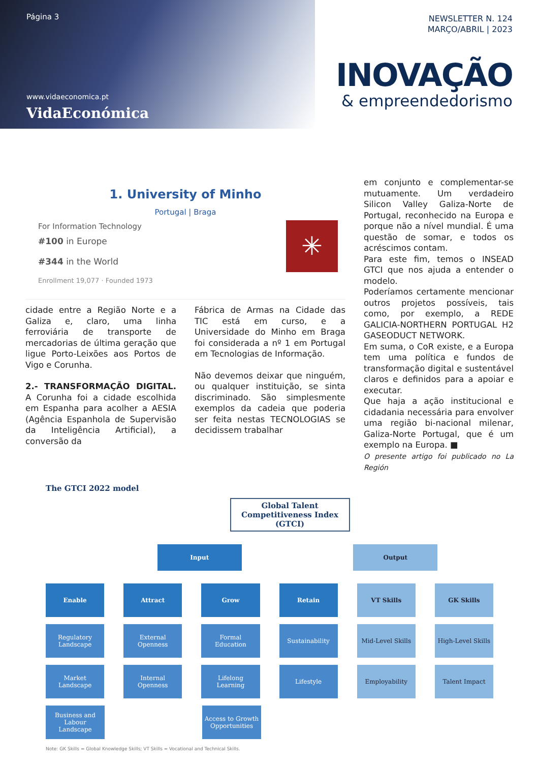Página 3
www.vidaeconomica.pt
VidaEconómica
NEWSLETTER N. 124
MARÇO/ABRIL | 2023
INOVAÇÃO
& empreendedorismo
1. University of Minho
Portugal | Braga
For Information Technology
#100 in Europe
#344 in the World
Enrollment 19,077 · Founded 1973
✳
cidade entre a Região Norte e a Galiza e, claro, uma linha ferroviária de transporte de mercadorias de última geração que ligue Porto-Leixões aos Portos de Vigo e Corunha.
2.- TRANSFORMAÇÃO DIGITAL. A Corunha foi a cidade escolhida em Espanha para acolher a AESIA (Agência Espanhola de Supervisão da Inteligência Artificial), a conversão da
Fábrica de Armas na Cidade das TIC está em curso, e a Universidade do Minho em Braga foi considerada a nº 1 em Portugal em Tecnologias de Informação.
Não devemos deixar que ninguém, ou qualquer instituição, se sinta discriminado. São simplesmente exemplos da cadeia que poderia ser feita nestas TECNOLOGIAS se decidissem trabalhar
em conjunto e complementar-se mutuamente. Um verdadeiro Silicon Valley Galiza-Norte de Portugal, reconhecido na Europa e porque não a nível mundial. É uma questão de somar, e todos os acréscimos contam.
Para este fim, temos o INSEAD GTCI que nos ajuda a entender o modelo.
Poderíamos certamente mencionar outros projetos possíveis, tais como, por exemplo, a REDE GALICIA-NORTHERN PORTUGAL H2 GASEODUCT NETWORK.
Em suma, o CoR existe, e a Europa tem uma política e fundos de transformação digital e sustentável claros e definidos para a apoiar e executar.
Que haja a ação institucional e cidadania necessária para envolver uma região bi-nacional milenar, Galiza-Norte Portugal, que é um exemplo na Europa. ■
O presente artigo foi publicado no La Región
The GTCI 2022 model
Global Talent Competitiveness Index (GTCI)
Input Output
Enable Attract Grow Retain VT Skills GK Skills
Regulatory Landscape
External Openness
Formal Education Sustainability Mid-Level Skills High-Level Skills
Market Landscape Internal Openness
Lifelong Learning
Lifestyle Employability Talent Impact
Business and Labour Landscape
Access to Growth Opportunities
Note: GK Skills = Global Knowledge Skills; VT Skills = Vocational and Technical Skills.